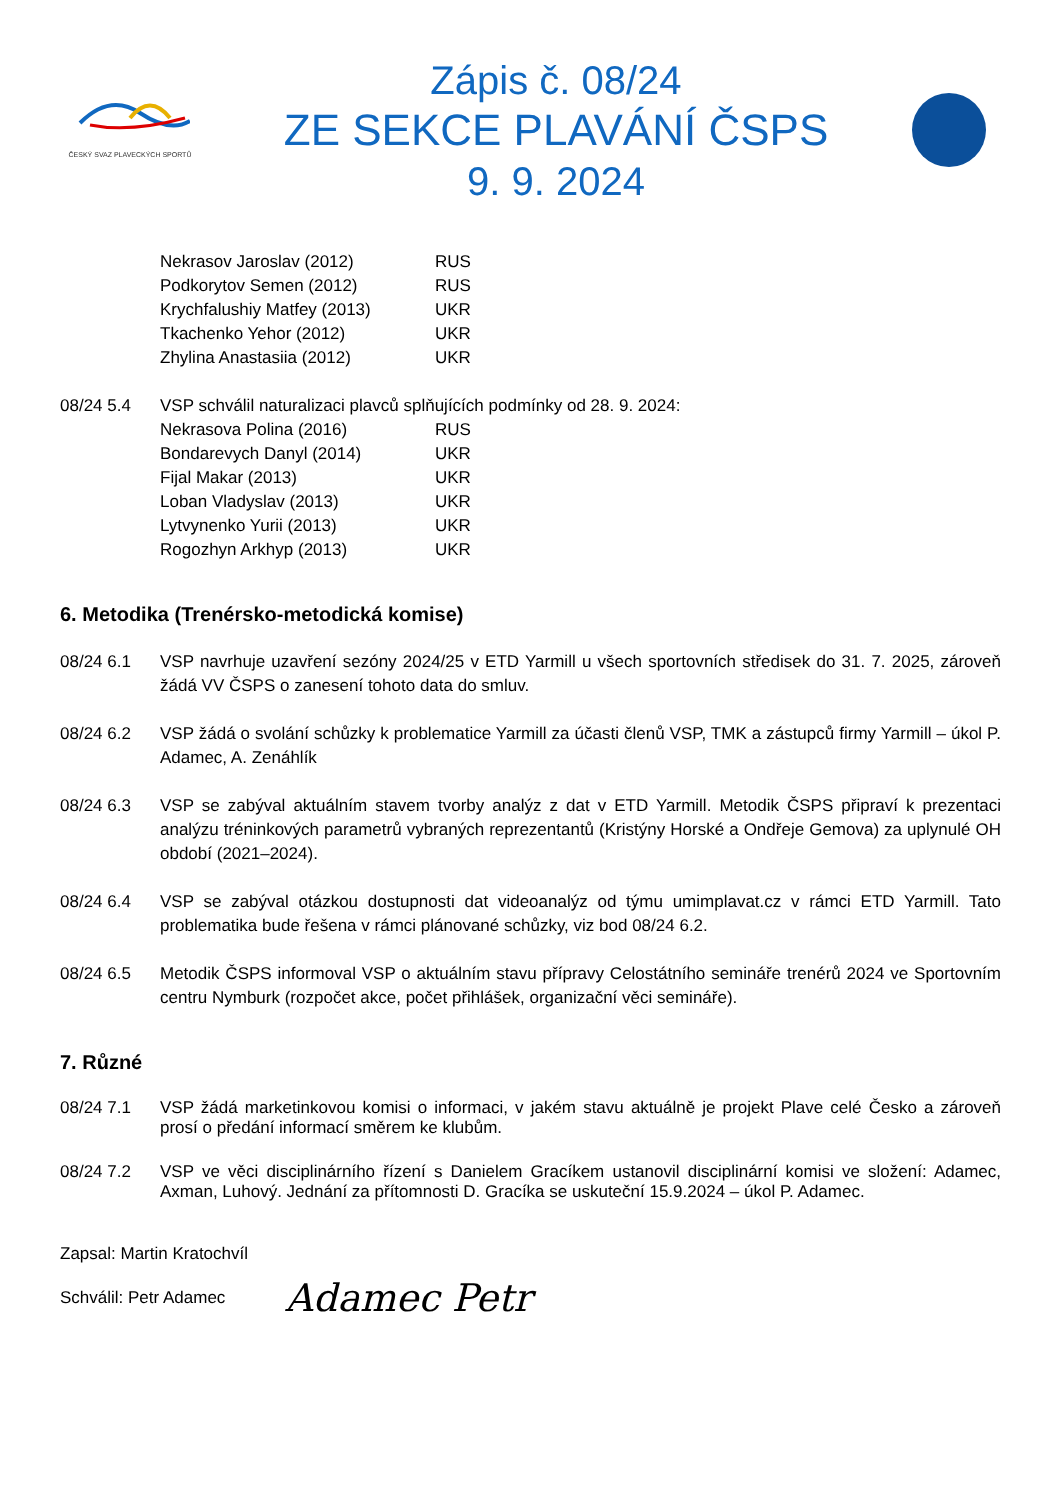ČESKÝ SVAZ PLAVECKÝCH SPORTŮ
Zápis č. 08/24
ZE SEKCE PLAVÁNÍ ČSPS
9. 9. 2024
| Nekrasov Jaroslav (2012) | RUS |
| Podkorytov Semen (2012) | RUS |
| Krychfalushiy Matfey (2013) | UKR |
| Tkachenko Yehor (2012) | UKR |
| Zhylina Anastasiia (2012) | UKR |
08/24 5.4 VSP schválil naturalizaci plavců splňujících podmínky od 28. 9. 2024:
| Nekrasova Polina (2016) | RUS |
| Bondarevych Danyl (2014) | UKR |
| Fijal Makar (2013) | UKR |
| Loban Vladyslav (2013) | UKR |
| Lytvynenko Yurii (2013) | UKR |
| Rogozhyn Arkhyp (2013) | UKR |
6. Metodika (Trenérsko-metodická komise)
08/24 6.1 VSP navrhuje uzavření sezóny 2024/25 v ETD Yarmill u všech sportovních středisek do 31. 7. 2025, zároveň žádá VV ČSPS o zanesení tohoto data do smluv.
08/24 6.2 VSP žádá o svolání schůzky k problematice Yarmill za účasti členů VSP, TMK a zástupců firmy Yarmill – úkol P. Adamec, A. Zenáhlík
08/24 6.3 VSP se zabýval aktuálním stavem tvorby analýz z dat v ETD Yarmill. Metodik ČSPS připraví k prezentaci analýzu tréninkových parametrů vybraných reprezentantů (Kristýny Horské a Ondřeje Gemova) za uplynulé OH období (2021–2024).
08/24 6.4 VSP se zabýval otázkou dostupnosti dat videoanalýz od týmu umimplavat.cz v rámci ETD Yarmill. Tato problematika bude řešena v rámci plánované schůzky, viz bod 08/24 6.2.
08/24 6.5 Metodik ČSPS informoval VSP o aktuálním stavu přípravy Celostátního semináře trenérů 2024 ve Sportovním centru Nymburk (rozpočet akce, počet přihlášek, organizační věci semináře).
7. Různé
08/24 7.1 VSP žádá marketinkovou komisi o informaci, v jakém stavu aktuálně je projekt Plave celé Česko a zároveň prosí o předání informací směrem ke klubům.
08/24 7.2 VSP ve věci disciplinárního řízení s Danielem Gracíkem ustanovil disciplinární komisi ve složení: Adamec, Axman, Luhový. Jednání za přítomnosti D. Gracíka se uskuteční 15.9.2024 – úkol P. Adamec.
Zapsal: Martin Kratochvíl
Schválil: Petr Adamec Adamec Petr